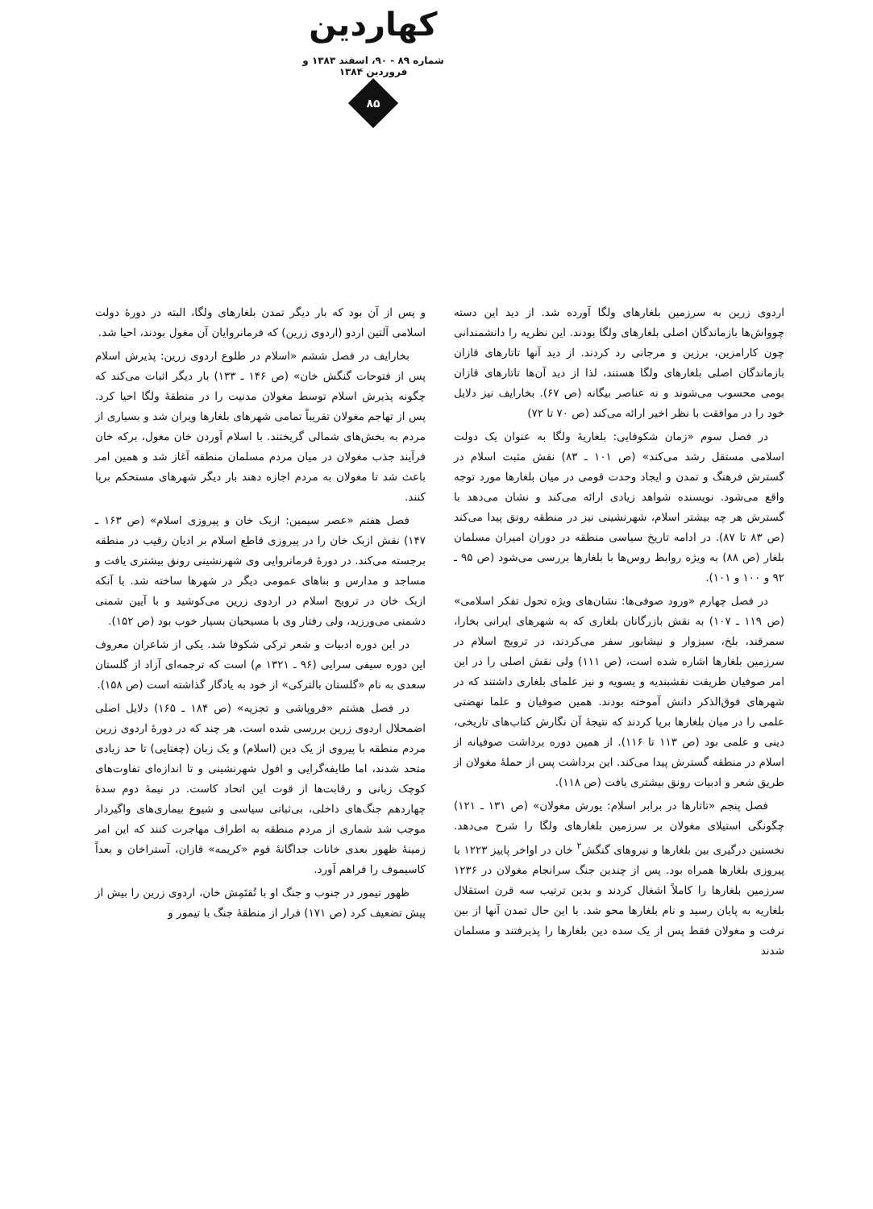کهاردین
شماره ۸۹ - ۹۰، اسفند ۱۳۸۳ و فروردین ۱۳۸۴
۸۵
اردوی زرین به سرزمین بلغارهای ولگا آورده شد. از دید این دسته چوواش‌ها بازماندگان اصلی بلغارهای ولگا بودند. این نظریه را دانشمندانی چون کارامزین، برزین و مرجانی رد کردند. از دید آنها تاتارهای قازان بازماندگان اصلی بلغارهای ولگا هستند، لذا از دید آن‌ها تاتارهای قازان بومی محسوب می‌شوند و نه عناصر بیگانه (ص ۶۷). بخارایف نیز دلایل خود را در موافقت با نظر اخیر ارائه می‌کند (ص ۷۰ تا ۷۲)
در فصل سوم «زمان شکوفایی: بلغاریهٔ ولگا به عنوان یک دولت اسلامی مستقل رشد می‌کند» (ص ۱۰۱ ـ ۸۳) نقش مثبت اسلام در گسترش فرهنگ و تمدن و ایجاد وحدت قومی در میان بلغارها مورد توجه واقع می‌شود. نویسنده شواهد زیادی ارائه می‌کند و نشان می‌دهد با گسترش هر چه بیشتر اسلام، شهرنشینی نیز در منطقه رونق پیدا می‌کند (ص ۸۳ تا ۸۷). در ادامه تاریخ سیاسی منطقه در دوران امیران مسلمان بلغار (ص ۸۸) به ویژه روابط روس‌ها با بلغارها بررسی می‌شود (ص ۹۵ ـ ۹۲ و ۱۰۰ و ۱۰۱).
در فصل چهارم «ورود صوفی‌ها: نشان‌های ویژه تحول تفکر اسلامی» (ص ۱۱۹ ـ ۱۰۷) به نقش بازرگانان بلغاری که به شهرهای ایرانی بخارا، سمرقند، بلخ، سبزوار و نیشابور سفر می‌کردند، در ترویج اسلام در سرزمین بلغارها اشاره شده است، (ص ۱۱۱) ولی نقش اصلی را در این امر صوفیان طریقت نقشبندیه و یسویه و نیز علمای بلغاری داشتند که در شهرهای فوق‌الذکر دانش آموخته بودند. همین صوفیان و علما نهضتی علمی را در میان بلغارها برپا کردند که نتیجهٔ آن نگارش کتاب‌های تاریخی، دینی و علمی بود (ص ۱۱۳ تا ۱۱۶). از همین دوره برداشت صوفیانه از اسلام در منطقه گسترش پیدا می‌کند. این برداشت پس از حملهٔ مغولان از طریق شعر و ادبیات رونق بیشتری یافت (ص ۱۱۸).
فصل پنجم «تاتارها در برابر اسلام: یورش مغولان» (ص ۱۳۱ ـ ۱۲۱) چگونگی استیلای مغولان بر سرزمین بلغارهای ولگا را شرح می‌دهد. نخستین درگیری بین بلغارها و نیروهای گنگش<sup>۲</sup> خان در اواخر پاییز ۱۲۲۳ با پیروزی بلغارها همراه بود. پس از چندین جنگ سرانجام مغولان در ۱۲۳۶ سرزمین بلغارها را کاملاً اشغال کردند و بدین ترتیب سه قرن استقلال بلغاریه به پایان رسید و نام بلغارها محو شد. با این حال تمدن آنها از بین نرفت و مغولان فقط پس از یک سده دین بلغارها را پذیرفتند و مسلمان شدند
و پس از آن بود که بار دیگر تمدن بلغارهای ولگا، البته در دورهٔ دولت اسلامی آلتین اردو (اردوی زرین) که فرمانروایان آن مغول بودند، احیا شد.
بخارایف در فصل ششم «اسلام در طلوع اردوی زرین: پذیرش اسلام پس از فتوحات گنگش خان» (ص ۱۴۶ ـ ۱۳۳) بار دیگر اثبات می‌کند که چگونه پذیرش اسلام توسط مغولان مدنیت را در منطقهٔ ولگا احیا کرد. پس از تهاجم مغولان تقریباً تمامی شهرهای بلغارها ویران شد و بسیاری از مردم به بخش‌های شمالی گریختند. با اسلام آوردن خان مغول، برکه خان فرآیند جذب مغولان در میان مردم مسلمان منطقه آغاز شد و همین امر باعث شد تا مغولان به مردم اجازه دهند بار دیگر شهرهای مستحکم برپا کنند.
فصل هفتم «عصر سیمین: ازبک خان و پیروزی اسلام» (ص ۱۶۳ ـ ۱۴۷) نقش ازبک خان را در پیروزی قاطع اسلام بر ادیان رقیب در منطقه برجسته می‌کند. در دورهٔ فرمانروایی وی شهرنشینی رونق بیشتری یافت و مساجد و مدارس و بناهای عمومی دیگر در شهرها ساخته شد. با آنکه ازبک خان در ترویج اسلام در اردوی زرین می‌کوشید و با آیین شمنی دشمنی می‌ورزید، ولی رفتار وی با مسیحیان بسیار خوب بود (ص ۱۵۲).
در این دوره ادبیات و شعر ترکی شکوفا شد. یکی از شاعران معروف این دوره سیفی سرایی (۹۶ ـ ۱۳۲۱ م) است که ترجمه‌ای آزاد از گلستان سعدی به نام «گلستان بالترکی» از خود به یادگار گذاشته است (ص ۱۵۸).
در فصل هشتم «فروپاشی و تجزیه» (ص ۱۸۴ ـ ۱۶۵) دلایل اصلی اضمحلال اردوی زرین بررسی شده است. هر چند که در دورهٔ اردوی زرین مردم منطقه با پیروی از یک دین (اسلام) و یک زبان (چغتایی) تا حد زیادی متحد شدند، اما طایفه‌گرایی و افول شهرنشینی و تا اندازه‌ای تفاوت‌های کوچک زبانی و رقابت‌ها از قوت این اتحاد کاست. در نیمهٔ دوم سدهٔ چهاردهم جنگ‌های داخلی، بی‌ثباتی سیاسی و شیوع بیماری‌های واگیردار موجب شد شماری از مردم منطقه به اطراف مهاجرت کنند که این امر زمینهٔ ظهور بعدی خانات جداگانهٔ قوم «کریمه» قازان، آستراخان و بعداً کاسیموف را فراهم آورد.
ظهور تیمور در جنوب و جنگ او با تُقتَمِش خان، اردوی زرین را بیش از پیش تضعیف کرد (ص ۱۷۱) فرار از منطقهٔ جنگ با تیمور و